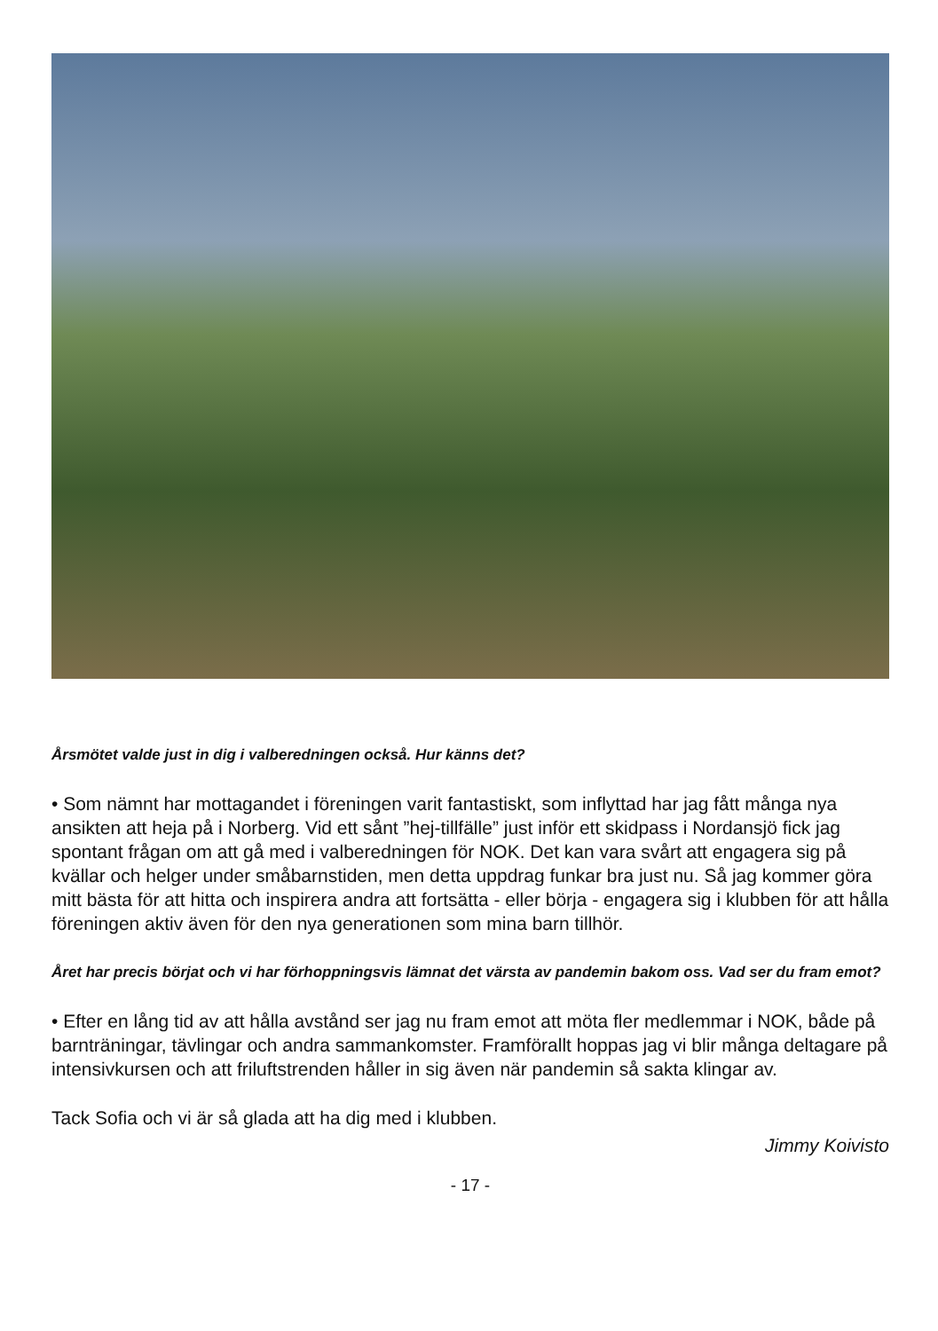Årsmötet valde just in dig i valberedningen också. Hur känns det?
• Som nämnt har mottagandet i föreningen varit fantastiskt, som inflyttad har jag fått många nya ansikten att heja på i Norberg. Vid ett sånt ”hej-tillfälle” just inför ett skidpass i Nordansjö fick jag spontant frågan om att gå med i valberedningen för NOK. Det kan vara svårt att engagera sig på kvällar och helger under småbarnstiden, men detta uppdrag funkar bra just nu. Så jag kommer göra mitt bästa för att hitta och inspirera andra att fortsätta - eller börja - engagera sig i klubben för att hålla föreningen aktiv även för den nya generationen som mina barn tillhör.
Året har precis börjat och vi har förhoppningsvis lämnat det värsta av pandemin bakom oss. Vad ser du fram emot?
• Efter en lång tid av att hålla avstånd ser jag nu fram emot att möta fler medlemmar i NOK, både på barnträningar, tävlingar och andra sammankomster. Framförallt hoppas jag vi blir många deltagare på intensivkursen och att friluftstrenden håller in sig även när pandemin så sakta klingar av.
Tack Sofia och vi är så glada att ha dig med i klubben.
Jimmy Koivisto
- 17 -